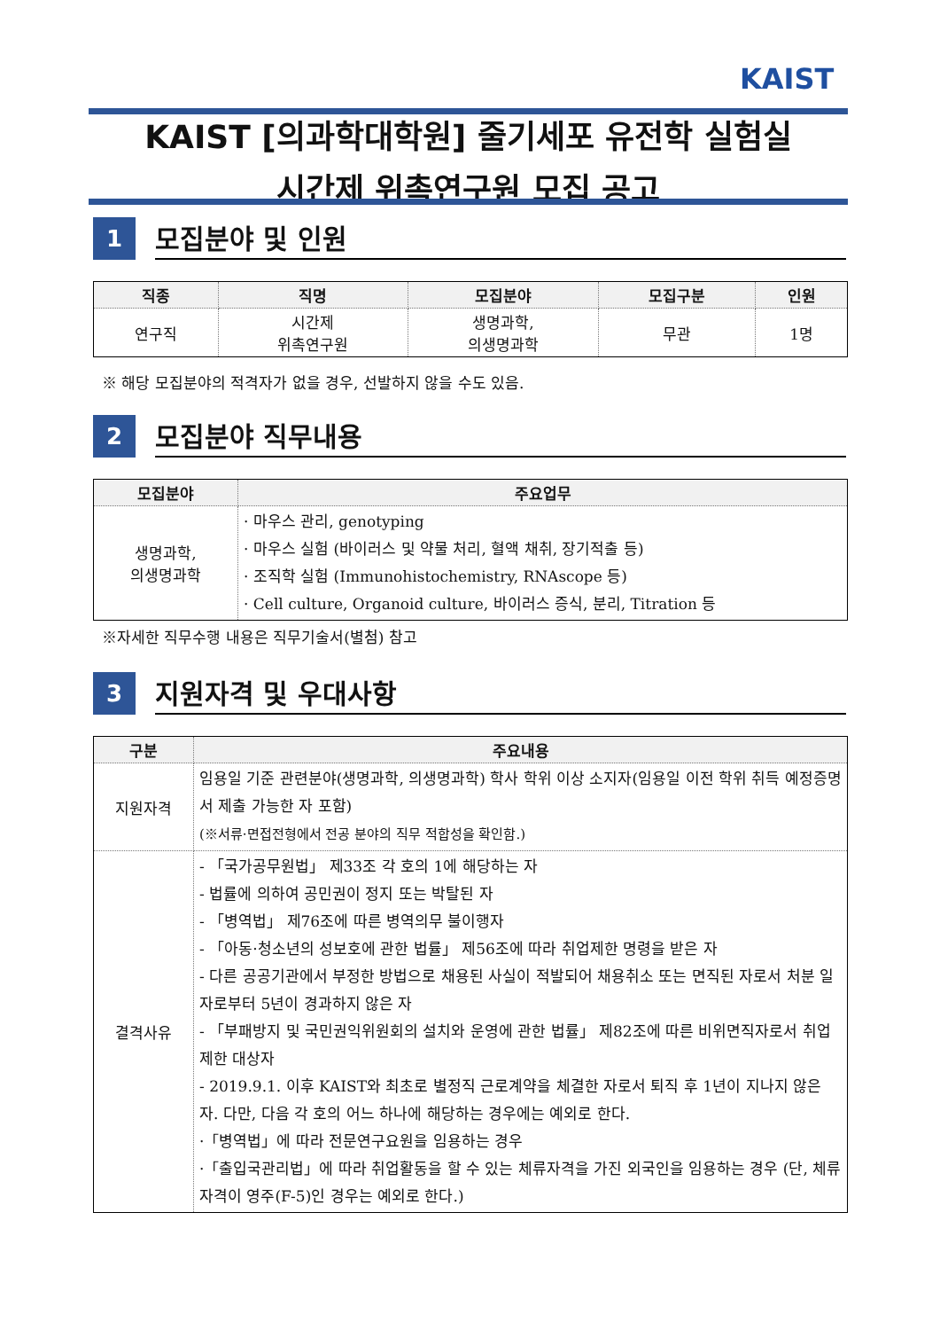KAIST
KAIST [의과학대학원] 줄기세포 유전학 실험실
시간제 위촉연구원 모집 공고
1
모집분야 및 인원
| 직종 | 직명 | 모집분야 | 모집구분 | 인원 |
| --- | --- | --- | --- | --- |
| 연구직 | 시간제 위촉연구원 | 생명과학, 의생명과학 | 무관 | 1명 |
※ 해당 모집분야의 적격자가 없을 경우, 선발하지 않을 수도 있음.
2
모집분야 직무내용
| 모집분야 | 주요업무 |
| --- | --- |
| 생명과학, 의생명과학 | · 마우스 관리, genotyping · 마우스 실험 (바이러스 및 약물 처리, 혈액 채취, 장기적출 등) · 조직학 실험 (Immunohistochemistry, RNAscope 등) · Cell culture, Organoid culture, 바이러스 증식, 분리, Titration 등 |
※자세한 직무수행 내용은 직무기술서(별첨) 참고
3
지원자격 및 우대사항
| 구분 | 주요내용 |
| --- | --- |
| 지원자격 | 임용일 기준 관련분야(생명과학, 의생명과학) 학사 학위 이상 소지자(임용일 이전 학위 취득 예정증명서 제출 가능한 자 포함) (※서류·면접전형에서 전공 분야의 직무 적합성을 확인함.) |
| 결격사유 | - 「국가공무원법」 제33조 각 호의 1에 해당하는 자 - 법률에 의하여 공민권이 정지 또는 박탈된 자 - 「병역법」 제76조에 따른 병역의무 불이행자 - 「아동·청소년의 성보호에 관한 법률」 제56조에 따라 취업제한 명령을 받은 자 - 다른 공공기관에서 부정한 방법으로 채용된 사실이 적발되어 채용취소 또는 면직된 자로서 처분 일자로부터 5년이 경과하지 않은 자 - 「부패방지 및 국민권익위원회의 설치와 운영에 관한 법률」 제82조에 따른 비위면직자로서 취업제한 대상자 - 2019.9.1. 이후 KAIST와 최초로 별정직 근로계약을 체결한 자로서 퇴직 후 1년이 지나지 않은 자. 다만, 다음 각 호의 어느 하나에 해당하는 경우에는 예외로 한다. ·「병역법」에 따라 전문연구요원을 임용하는 경우 ·「출입국관리법」에 따라 취업활동을 할 수 있는 체류자격을 가진 외국인을 임용하는 경우 (단, 체류자격이 영주(F-5)인 경우는 예외로 한다.) |